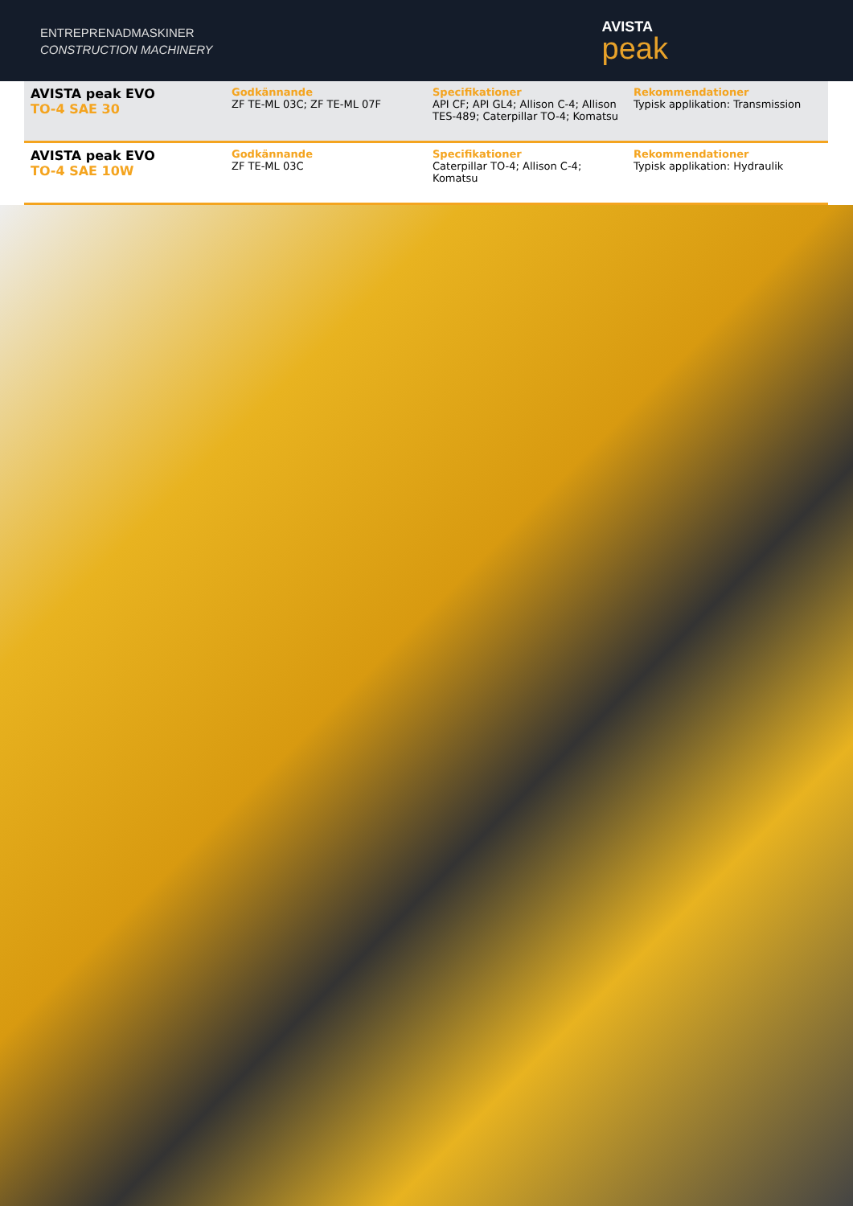ENTREPRENADMASKINER
CONSTRUCTION MACHINERY
AVISTA
peak
| AVISTA peak EVO TO-4 SAE 30 | Godkännande ZF TE-ML 03C; ZF TE-ML 07F | Specifikationer API CF; API GL4; Allison C-4; Allison TES-489; Caterpillar TO-4; Komatsu | Rekommendationer Typisk applikation: Transmission |
| AVISTA peak EVO TO-4 SAE 10W | Godkännande ZF TE-ML 03C | Specifikationer Caterpillar TO-4; Allison C-4; Komatsu | Rekommendationer Typisk applikation: Hydraulik |